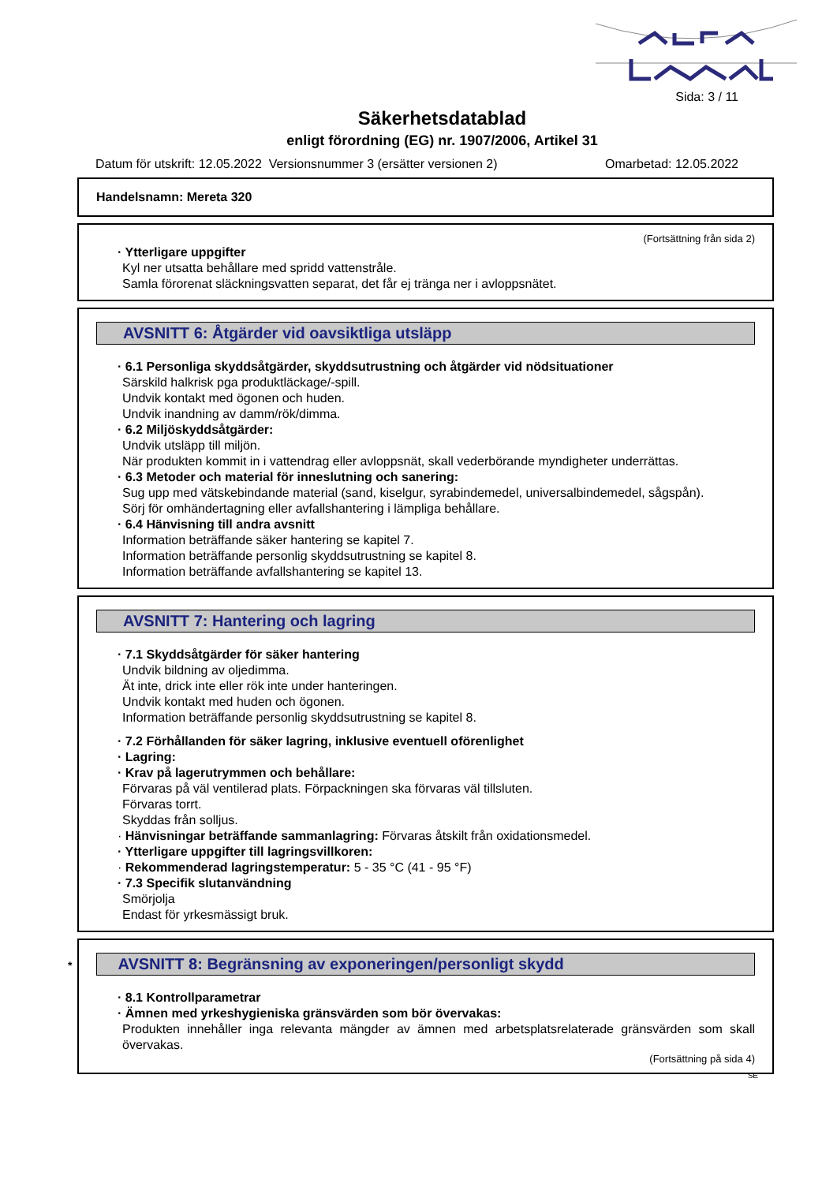Sida: 3 / 11
Säkerhetsdatablad
enligt förordning (EG) nr. 1907/2006, Artikel 31
Datum för utskrift: 12.05.2022 Versionsnummer 3 (ersätter versionen 2) Omarbetad: 12.05.2022
Handelsnamn: Mereta 320
(Fortsättning från sida 2)
· Ytterligare uppgifter
Kyl ner utsatta behållare med spridd vattenstråle.
Samla förorenat släckningsvatten separat, det får ej tränga ner i avloppsnätet.
AVSNITT 6: Åtgärder vid oavsiktliga utsläpp
· 6.1 Personliga skyddsåtgärder, skyddsutrustning och åtgärder vid nödsituationer
Särskild halkrisk pga produktläckage/-spill.
Undvik kontakt med ögonen och huden.
Undvik inandning av damm/rök/dimma.
· 6.2 Miljöskyddsåtgärder:
Undvik utsläpp till miljön.
När produkten kommit in i vattendrag eller avloppsnät, skall vederbörande myndigheter underrättas.
· 6.3 Metoder och material för inneslutning och sanering:
Sug upp med vätskebindande material (sand, kiselgur, syrabindemedel, universalbindemedel, sågspån).
Sörj för omhändertagning eller avfallshantering i lämpliga behållare.
· 6.4 Hänvisning till andra avsnitt
Information beträffande säker hantering se kapitel 7.
Information beträffande personlig skyddsutrustning se kapitel 8.
Information beträffande avfallshantering se kapitel 13.
AVSNITT 7: Hantering och lagring
· 7.1 Skyddsåtgärder för säker hantering
Undvik bildning av oljedimma.
Ät inte, drick inte eller rök inte under hanteringen.
Undvik kontakt med huden och ögonen.
Information beträffande personlig skyddsutrustning se kapitel 8.
· 7.2 Förhållanden för säker lagring, inklusive eventuell oförenlighet
· Lagring:
· Krav på lagerutrymmen och behållare:
Förvaras på väl ventilerad plats. Förpackningen ska förvaras väl tillsluten.
Förvaras torrt.
Skyddas från solljus.
· Hänvisningar beträffande sammanlagring: Förvaras åtskilt från oxidationsmedel.
· Ytterligare uppgifter till lagringsvillkoren:
· Rekommenderad lagringstemperatur: 5 - 35 °C (41 - 95 °F)
· 7.3 Specifik slutanvändning
Smörjolja
Endast för yrkesmässigt bruk.
* AVSNITT 8: Begränsning av exponeringen/personligt skydd
· 8.1 Kontrollparametrar
· Ämnen med yrkeshygieniska gränsvärden som bör övervakas:
Produkten innehåller inga relevanta mängder av ämnen med arbetsplatsrelaterade gränsvärden som skall övervakas.
(Fortsättning på sida 4)
SE